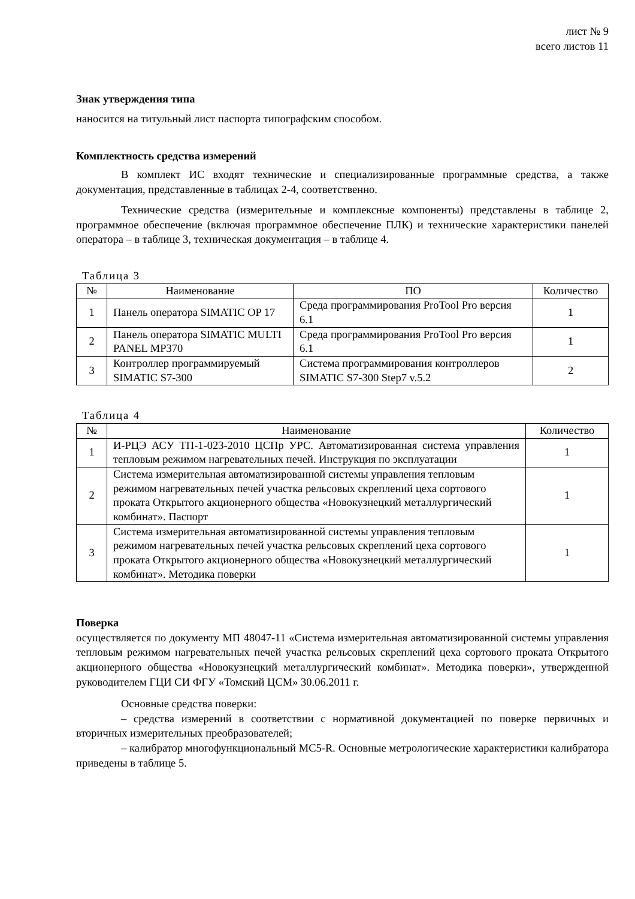лист № 9
всего листов 11
Знак утверждения типа
наносится на титульный лист паспорта типографским способом.
Комплектность средства измерений
В комплект ИС входят технические и специализированные программные средства, а также документация, представленные в таблицах 2-4, соответственно.
Технические средства (измерительные и комплексные компоненты) представлены в таблице 2, программное обеспечение (включая программное обеспечение ПЛК) и технические характеристики панелей оператора – в таблице 3, техническая документация – в таблице 4.
Таблица 3
| № | Наименование | ПО | Количество |
| --- | --- | --- | --- |
| 1 | Панель оператора SIMATIC OP 17 | Среда программирования ProTool Pro версия 6.1 | 1 |
| 2 | Панель оператора SIMATIC MULTI PANEL MP370 | Среда программирования ProTool Pro версия 6.1 | 1 |
| 3 | Контроллер программируемый SIMATIC S7-300 | Система программирования контроллеров SIMATIC S7-300 Step7 v.5.2 | 2 |
Таблица 4
| № | Наименование | Количество |
| --- | --- | --- |
| 1 | И-РЦЭ АСУ ТП-1-023-2010 ЦСПр УРС. Автоматизированная система управления тепловым режимом нагревательных печей. Инструкция по эксплуатации | 1 |
| 2 | Система измерительная автоматизированной системы управления тепловым режимом нагревательных печей участка рельсовых скреплений цеха сортового проката Открытого акционерного общества «Новокузнецкий металлургический комбинат». Паспорт | 1 |
| 3 | Система измерительная автоматизированной системы управления тепловым режимом нагревательных печей участка рельсовых скреплений цеха сортового проката Открытого акционерного общества «Новокузнецкий металлургический комбинат». Методика поверки | 1 |
Поверка
осуществляется по документу МП 48047-11 «Система измерительная автоматизированной системы управления тепловым режимом нагревательных печей участка рельсовых скреплений цеха сортового проката Открытого акционерного общества «Новокузнецкий металлургический комбинат». Методика поверки», утвержденной руководителем ГЦИ СИ ФГУ «Томский ЦСМ» 30.06.2011 г.
Основные средства поверки:
– средства измерений в соответствии с нормативной документацией по поверке первичных и вторичных измерительных преобразователей;
– калибратор многофункциональный MC5-R. Основные метрологические характеристики калибратора приведены в таблице 5.